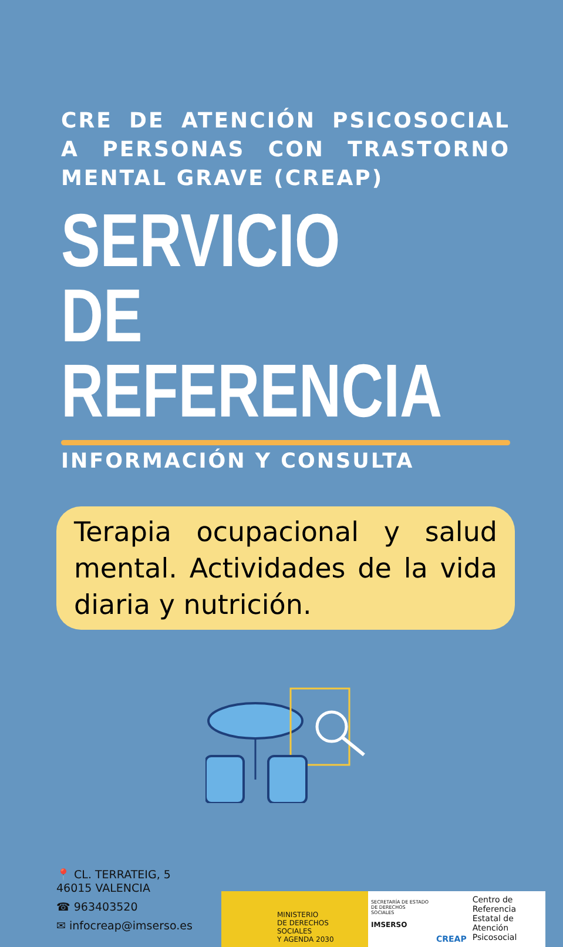CRE DE ATENCIÓN PSICOSOCIAL A PERSONAS CON TRASTORNO MENTAL GRAVE (CREAP)
SERVICIO DE
REFERENCIA
INFORMACIÓN Y CONSULTA
Terapia ocupacional y salud mental. Actividades de la vida diaria y nutrición.
📍 CL. TERRATEIG, 5
46015 VALENCIA
☎ 963403520
✉ infocreap@imserso.es
MINISTERIO
DE DERECHOS SOCIALES
Y AGENDA 2030
SECRETARÍA DE ESTADO DE DERECHOS SOCIALES
IMSERSO
CREAP Centro de Referencia Estatal de Atención Psicosocial